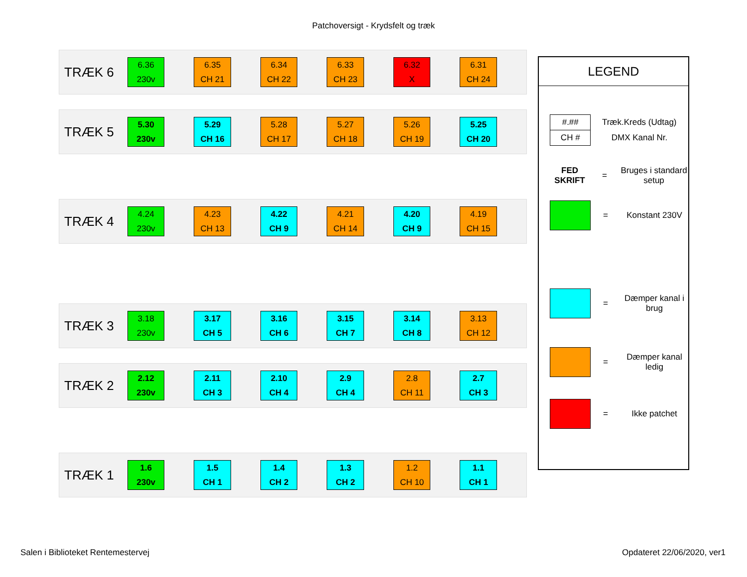Patchoversigt - Krydsfelt og træk
TRÆK 6
6.36
230v
6.35
CH 21
6.34
CH 22
6.33
CH 23
6.32
X
6.31
CH 24
TRÆK 5
5.30
230v
5.29
CH 16
5.28
CH 17
5.27
CH 18
5.26
CH 19
5.25
CH 20
TRÆK 4
4.24
230v
4.23
CH 13
4.22
CH 9
4.21
CH 14
4.20
CH 9
4.19
CH 15
TRÆK 3
3.18
230v
3.17
CH 5
3.16
CH 6
3.15
CH 7
3.14
CH 8
3.13
CH 12
TRÆK 2
2.12
230v
2.11
CH 3
2.10
CH 4
2.9
CH 4
2.8
CH 11
2.7
CH 3
TRÆK 1
1.6
230v
1.5
CH 1
1.4
CH 2
1.3
CH 2
1.2
CH 10
1.1
CH 1
LEGEND
| #.## | Træk.Kreds (Udtag) |
| CH # | DMX Kanal Nr. |
FED SKRIFT
= Bruges i standard setup
= Konstant 230V
= Dæmper kanal i brug
= Dæmper kanal ledig
= Ikke patchet
Salen i Biblioteket Rentemestervej
Opdateret 22/06/2020, ver1